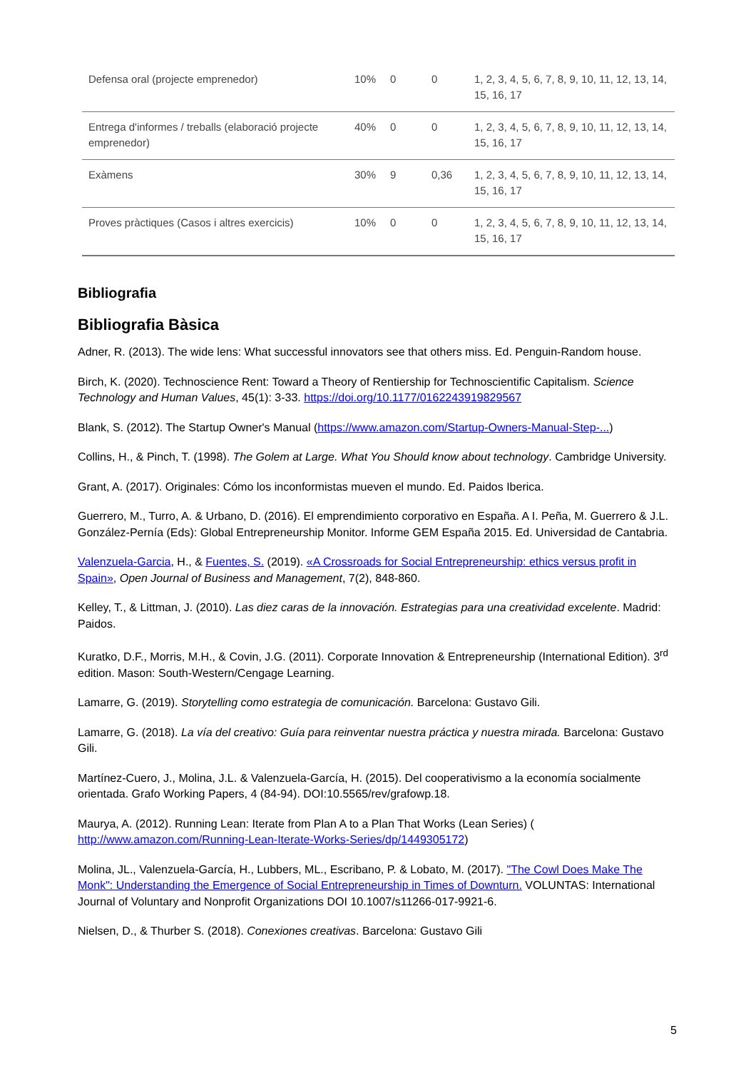| Defensa oral (projecte emprenedor) | 10% | 0 | 0 | 1, 2, 3, 4, 5, 6, 7, 8, 9, 10, 11, 12, 13, 14, 15, 16, 17 |
| Entrega d'informes / treballs (elaboració projecte emprenedor) | 40% | 0 | 0 | 1, 2, 3, 4, 5, 6, 7, 8, 9, 10, 11, 12, 13, 14, 15, 16, 17 |
| Exàmens | 30% | 9 | 0,36 | 1, 2, 3, 4, 5, 6, 7, 8, 9, 10, 11, 12, 13, 14, 15, 16, 17 |
| Proves pràctiques (Casos i altres exercicis) | 10% | 0 | 0 | 1, 2, 3, 4, 5, 6, 7, 8, 9, 10, 11, 12, 13, 14, 15, 16, 17 |
Bibliografia
Bibliografia Bàsica
Adner, R. (2013). The wide lens: What successful innovators see that others miss. Ed. Penguin-Random house.
Birch, K. (2020). Technoscience Rent: Toward a Theory of Rentiership for Technoscientific Capitalism. Science Technology and Human Values, 45(1): 3-33. https://doi.org/10.1177/0162243919829567
Blank, S. (2012). The Startup Owner's Manual (https://www.amazon.com/Startup-Owners-Manual-Step-...)
Collins, H., & Pinch, T. (1998). The Golem at Large. What You Should know about technology. Cambridge University.
Grant, A. (2017). Originales: Cómo los inconformistas mueven el mundo. Ed. Paidos Iberica.
Guerrero, M., Turro, A. & Urbano, D. (2016). El emprendimiento corporativo en España. A I. Peña, M. Guerrero & J.L. González-Pernía (Eds): Global Entrepreneurship Monitor. Informe GEM España 2015. Ed. Universidad de Cantabria.
Valenzuela-Garcia, H., & Fuentes, S. (2019). «A Crossroads for Social Entrepreneurship: ethics versus profit in Spain», Open Journal of Business and Management, 7(2), 848-860.
Kelley, T., & Littman, J. (2010). Las diez caras de la innovación. Estrategias para una creatividad excelente. Madrid: Paidos.
Kuratko, D.F., Morris, M.H., & Covin, J.G. (2011). Corporate Innovation & Entrepreneurship (International Edition). 3<sup>rd</sup> edition. Mason: South-Western/Cengage Learning.
Lamarre, G. (2019). Storytelling como estrategia de comunicación. Barcelona: Gustavo Gili.
Lamarre, G. (2018). La vía del creativo: Guía para reinventar nuestra práctica y nuestra mirada. Barcelona: Gustavo Gili.
Martínez-Cuero, J., Molina, J.L. & Valenzuela-García, H. (2015). Del cooperativismo a la economía socialmente orientada. Grafo Working Papers, 4 (84-94). DOI:10.5565/rev/grafowp.18.
Maurya, A. (2012). Running Lean: Iterate from Plan A to a Plan That Works (Lean Series) ( http://www.amazon.com/Running-Lean-Iterate-Works-Series/dp/1449305172)
Molina, JL., Valenzuela-García, H., Lubbers, ML., Escribano, P. & Lobato, M. (2017). "The Cowl Does Make The Monk": Understanding the Emergence of Social Entrepreneurship in Times of Downturn. VOLUNTAS: International Journal of Voluntary and Nonprofit Organizations DOI 10.1007/s11266-017-9921-6.
Nielsen, D., & Thurber S. (2018). Conexiones creativas. Barcelona: Gustavo Gili
5